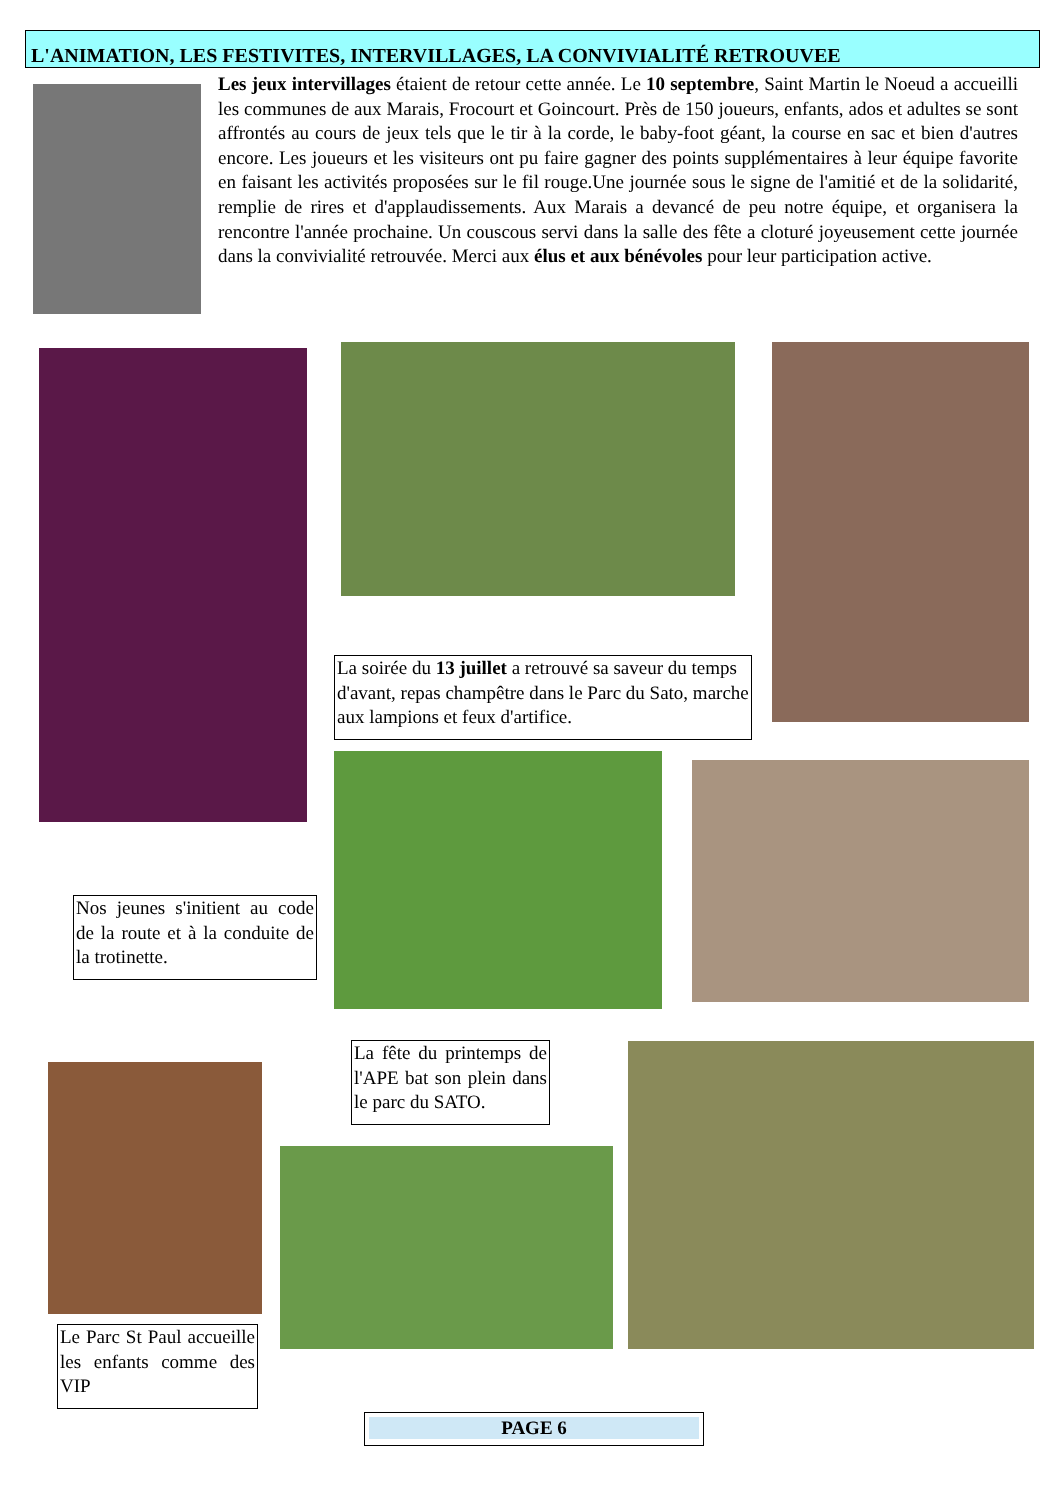L'ANIMATION, LES FESTIVITES, INTERVILLAGES, LA CONVIVIALITÉ RETROUVEE
Les jeux intervillages étaient de retour cette année. Le 10 septembre, Saint Martin le Noeud a accueilli les communes de aux Marais, Frocourt et Goincourt. Près de 150 joueurs, enfants, ados et adultes se sont affrontés au cours de jeux tels que le tir à la corde, le baby-foot géant, la course en sac et bien d'autres encore. Les joueurs et les visiteurs ont pu faire gagner des points supplémentaires à leur équipe favorite en faisant les activités proposées sur le fil rouge.Une journée sous le signe de l'amitié et de la solidarité, remplie de rires et d'applaudissements. Aux Marais a devancé de peu notre équipe, et organisera la rencontre l'année prochaine. Un couscous servi dans la salle des fête a cloturé joyeusement cette journée dans la convivialité retrouvée. Merci aux élus et aux bénévoles pour leur participation active.
La soirée du 13 juillet a retrouvé sa saveur du temps d'avant, repas champêtre dans le Parc du Sato, marche aux lampions et feux d'artifice.
Nos jeunes s'initient au code de la route et à la conduite de la trotinette.
La fête du printemps de l'APE bat son plein dans le parc du SATO.
Le Parc St Paul accueille les enfants comme des VIP
PAGE 6